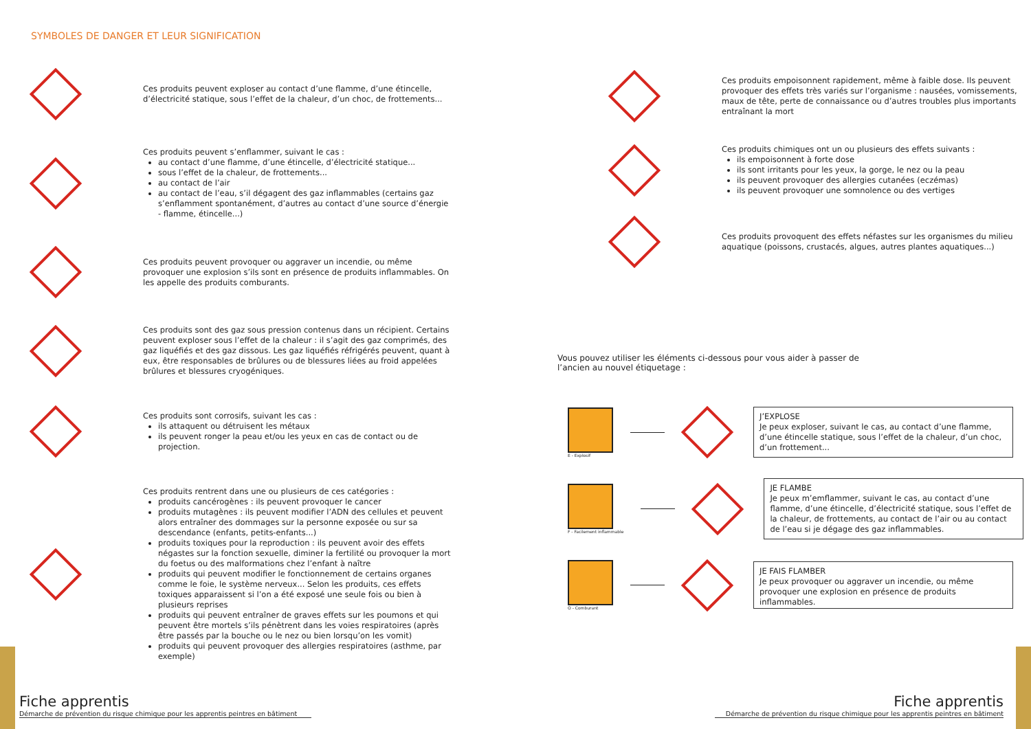SYMBOLES DE DANGER ET LEUR SIGNIFICATION
Ces produits peuvent exploser au contact d’une flamme, d’une étincelle, d’électricité statique, sous l’effet de la chaleur, d’un choc, de frottements...
Ces produits peuvent s’enflammer, suivant le cas :
au contact d’une flamme, d’une étincelle, d’électricité statique...
sous l’effet de la chaleur, de frottements...
au contact de l’air
au contact de l’eau, s’il dégagent des gaz inflammables (certains gaz s’enflamment spontanément, d’autres au contact d’une source d’énergie - flamme, étincelle...)
Ces produits peuvent provoquer ou aggraver un incendie, ou même provoquer une explosion s’ils sont en présence de produits inflammables. On les appelle des produits comburants.
Ces produits sont des gaz sous pression contenus dans un récipient. Certains peuvent exploser sous l’effet de la chaleur : il s’agit des gaz comprimés, des gaz liquéfiés et des gaz dissous. Les gaz liquéfiés réfrigérés peuvent, quant à eux, être responsables de brûlures ou de blessures liées au froid appelées brûlures et blessures cryogéniques.
Ces produits sont corrosifs, suivant les cas :
ils attaquent ou détruisent les métaux
ils peuvent ronger la peau et/ou les yeux en cas de contact ou de projection.
Ces produits rentrent dans une ou plusieurs de ces catégories :
produits cancérogènes : ils peuvent provoquer le cancer
produits mutagènes : ils peuvent modifier l’ADN des cellules et peuvent alors entraîner des dommages sur la personne exposée ou sur sa descendance (enfants, petits-enfants...)
produits toxiques pour la reproduction : ils peuvent avoir des effets négastes sur la fonction sexuelle, diminer la fertilité ou provoquer la mort du foetus ou des malformations chez l’enfant à naître
produits qui peuvent modifier le fonctionnement de certains organes comme le foie, le système nerveux... Selon les produits, ces effets toxiques apparaissent si l’on a été exposé une seule fois ou bien à plusieurs reprises
produits qui peuvent entraîner de graves effets sur les poumons et qui peuvent être mortels s’ils pénètrent dans les voies respiratoires (après être passés par la bouche ou le nez ou bien lorsqu’on les vomit)
produits qui peuvent provoquer des allergies respiratoires (asthme, par exemple)
Fiche apprentis
Démarche de prévention du risque chimique pour les apprentis peintres en bâtiment
Ces produits empoisonnent rapidement, même à faible dose. Ils peuvent provoquer des effets très variés sur l’organisme : nausées, vomissements, maux de tête, perte de connaissance ou d’autres troubles plus importants entraînant la mort
Ces produits chimiques ont un ou plusieurs des effets suivants :
ils empoisonnent à forte dose
ils sont irritants pour les yeux, la gorge, le nez ou la peau
ils peuvent provoquer des allergies cutanées (eczémas)
ils peuvent provoquer une somnolence ou des vertiges
Ces produits provoquent des effets néfastes sur les organismes du milieu aquatique (poissons, crustacés, algues, autres plantes aquatiques...)
Vous pouvez utiliser les éléments ci-dessous pour vous aider à passer de l’ancien au nouvel étiquetage :
E - Explosif
J’EXPLOSE
Je peux exploser, suivant le cas, au contact d’une flamme, d’une étincelle statique, sous l’effet de la chaleur, d’un choc, d’un frottement...
F - Facilement inflammable
JE FLAMBE
Je peux m’emflammer, suivant le cas, au contact d’une flamme, d’une étincelle, d’électricité statique, sous l’effet de la chaleur, de frottements, au contact de l’air ou au contact de l’eau si je dégage des gaz inflammables.
O - Comburant
JE FAIS FLAMBER
Je peux provoquer ou aggraver un incendie, ou même provoquer une explosion en présence de produits inflammables.
Fiche apprentis
Démarche de prévention du risque chimique pour les apprentis peintres en bâtiment